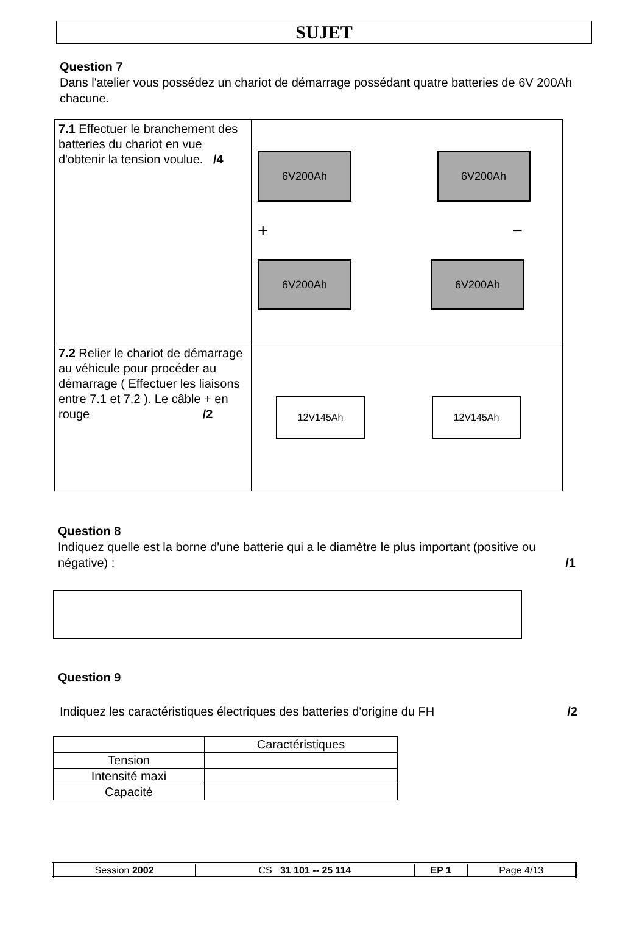SUJET
Question 7
Dans l'atelier vous possédez un chariot de démarrage possédant quatre batteries de 6V 200Ah chacune.
| 7.1 Effectuer le branchement des batteries du chariot en vue d'obtenir la tension voulue. /4 | 6V200Ah 6V200Ah + − 6V200Ah 6V200Ah |
| 7.2 Relier le chariot de démarrage au véhicule pour procéder au démarrage ( Effectuer les liaisons entre 7.1 et 7.2 ). Le câble + en rouge /2 | 12V145Ah 12V145Ah |
Question 8
Indiquez quelle est la borne d'une batterie qui a le diamètre le plus important (positive ou négative) : /1
Question 9
Indiquez les caractéristiques électriques des batteries d'origine du FH /2
| | Caractéristiques |
| Tension | |
| Intensité maxi | |
| Capacité | |
| Session 2002 | CS 31 101 -- 25 114 | EP 1 | Page 4/13 |